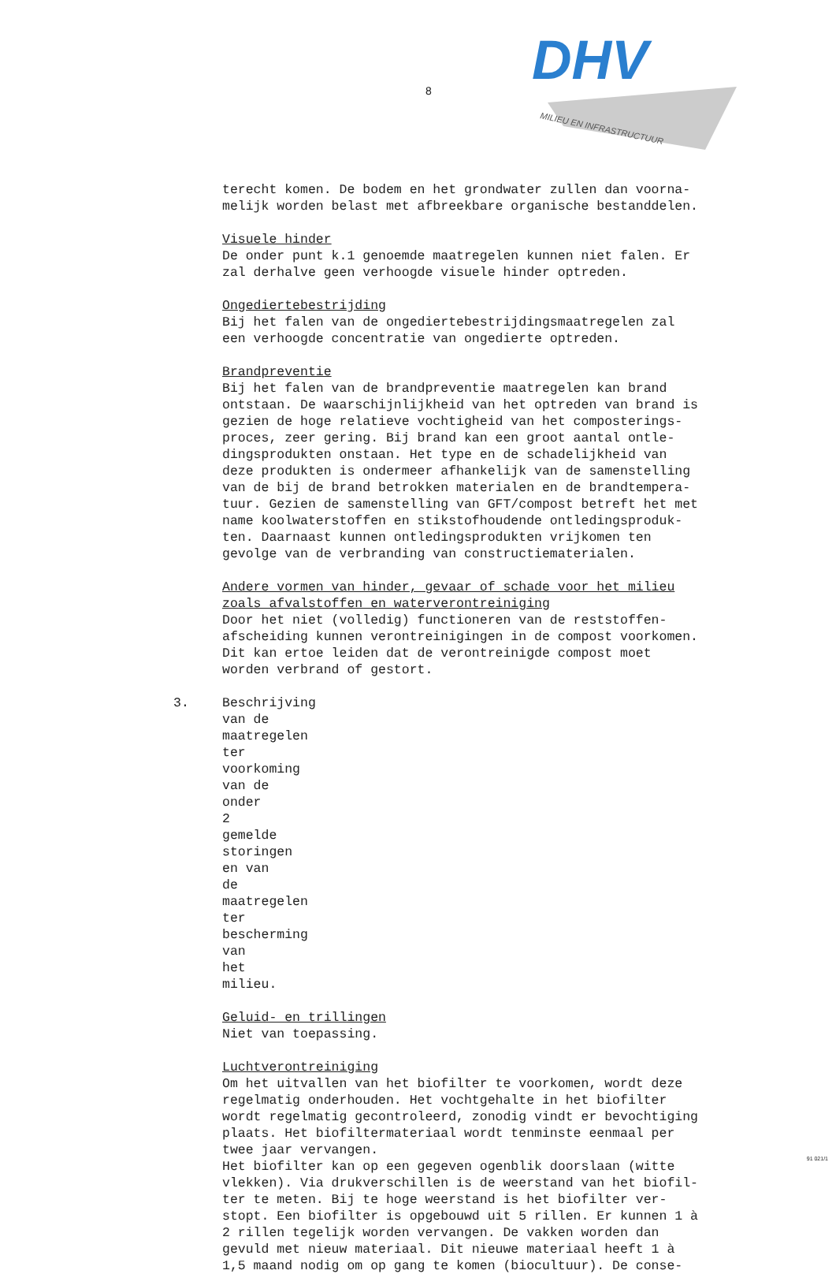8
DHV
MILIEU EN INFRASTRUCTUUR
terecht komen. De bodem en het grondwater zullen dan voorna-
melijk worden belast met afbreekbare organische bestanddelen.
Visuele hinder
De onder punt k.1 genoemde maatregelen kunnen niet falen. Er
zal derhalve geen verhoogde visuele hinder optreden.
Ongediertebestrijding
Bij het falen van de ongediertebestrijdingsmaatregelen zal
een verhoogde concentratie van ongedierte optreden.
Brandpreventie
Bij het falen van de brandpreventie maatregelen kan brand
ontstaan. De waarschijnlijkheid van het optreden van brand is
gezien de hoge relatieve vochtigheid van het composterings-
proces, zeer gering. Bij brand kan een groot aantal ontle-
dingsprodukten onstaan. Het type en de schadelijkheid van
deze produkten is ondermeer afhankelijk van de samenstelling
van de bij de brand betrokken materialen en de brandtempera-
tuur. Gezien de samenstelling van GFT/compost betreft het met
name koolwaterstoffen en stikstofhoudende ontledingsproduk-
ten. Daarnaast kunnen ontledingsprodukten vrijkomen ten
gevolge van de verbranding van constructiematerialen.
Andere vormen van hinder, gevaar of schade voor het milieu
zoals afvalstoffen en waterverontreiniging
Door het niet (volledig) functioneren van de reststoffen-
afscheiding kunnen verontreinigingen in de compost voorkomen.
Dit kan ertoe leiden dat de verontreinigde compost moet
worden verbrand of gestort.
3. Beschrijving van de maatregelen ter voorkoming van de onder 2
gemelde storingen en van de maatregelen ter bescherming van
het milieu.
Geluid- en trillingen
Niet van toepassing.
Luchtverontreiniging
Om het uitvallen van het biofilter te voorkomen, wordt deze
regelmatig onderhouden. Het vochtgehalte in het biofilter
wordt regelmatig gecontroleerd, zonodig vindt er bevochtiging
plaats. Het biofiltermateriaal wordt tenminste eenmaal per
twee jaar vervangen.
Het biofilter kan op een gegeven ogenblik doorslaan (witte
vlekken). Via drukverschillen is de weerstand van het biofil-
ter te meten. Bij te hoge weerstand is het biofilter ver-
stopt. Een biofilter is opgebouwd uit 5 rillen. Er kunnen 1 à
2 rillen tegelijk worden vervangen. De vakken worden dan
gevuld met nieuw materiaal. Dit nieuwe materiaal heeft 1 à
1,5 maand nodig om op gang te komen (biocultuur). De conse-
91 021/1